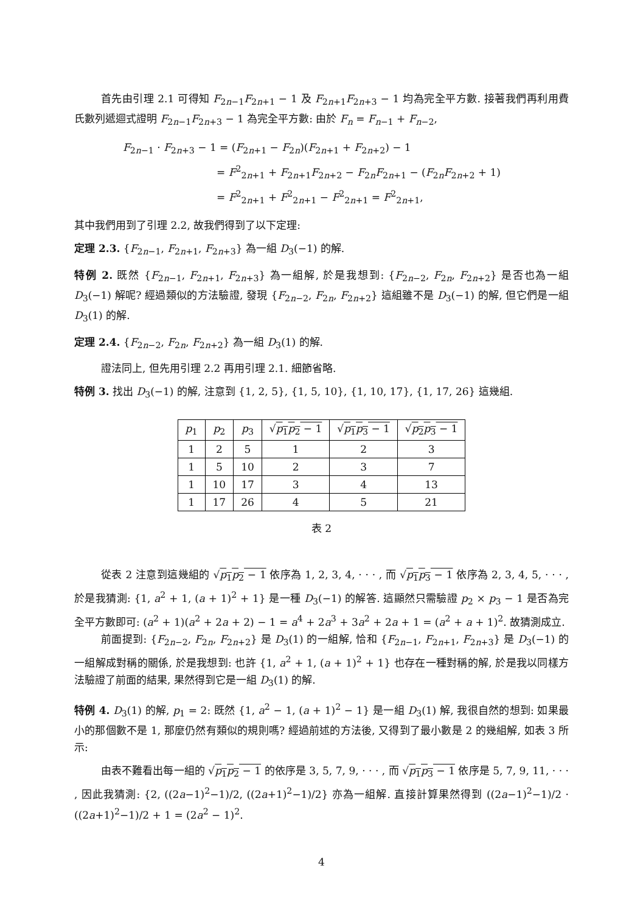首先由引理 2.1 可得知 F<sub>2n−1</sub>F<sub>2n+1</sub> − 1 及 F<sub>2n+1</sub>F<sub>2n+3</sub> − 1 均為完全平方數. 接著我們再利用費氏數列遞迴式證明 F<sub>2n−1</sub>F<sub>2n+3</sub> − 1 為完全平方數: 由於 F<sub>n</sub> = F<sub>n−1</sub> + F<sub>n−2</sub>,
F<sub>2n−1</sub> · F<sub>2n+3</sub> − 1 = (F<sub>2n+1</sub> − F<sub>2n</sub>)(F<sub>2n+1</sub> + F<sub>2n+2</sub>) − 1
= F<sup>2</sup><sub>2n+1</sub> + F<sub>2n+1</sub>F<sub>2n+2</sub> − F<sub>2n</sub>F<sub>2n+1</sub> − (F<sub>2n</sub>F<sub>2n+2</sub> + 1)
= F<sup>2</sup><sub>2n+1</sub> + F<sup>2</sup><sub>2n+1</sub> − F<sup>2</sup><sub>2n+1</sub> = F<sup>2</sup><sub>2n+1</sub>,
其中我們用到了引理 2.2, 故我們得到了以下定理:
定理 2.3. {F<sub>2n−1</sub>, F<sub>2n+1</sub>, F<sub>2n+3</sub>} 為一組 D<sub>3</sub>(−1) 的解.
特例 2. 既然 {F<sub>2n−1</sub>, F<sub>2n+1</sub>, F<sub>2n+3</sub>} 為一組解, 於是我想到: {F<sub>2n−2</sub>, F<sub>2n</sub>, F<sub>2n+2</sub>} 是否也為一組 D<sub>3</sub>(−1) 解呢? 經過類似的方法驗證, 發現 {F<sub>2n−2</sub>, F<sub>2n</sub>, F<sub>2n+2</sub>} 這組雖不是 D<sub>3</sub>(−1) 的解, 但它們是一組 D<sub>3</sub>(1) 的解.
定理 2.4. {F<sub>2n−2</sub>, F<sub>2n</sub>, F<sub>2n+2</sub>} 為一組 D<sub>3</sub>(1) 的解.
證法同上, 但先用引理 2.2 再用引理 2.1. 細節省略.
特例 3. 找出 D<sub>3</sub>(−1) 的解, 注意到 {1, 2, 5}, {1, 5, 10}, {1, 10, 17}, {1, 17, 26} 這幾組.
| p<sub>1</sub> | p<sub>2</sub> | p<sub>3</sub> | √ p<sub>1</sub> p<sub>2</sub> − 1 | √ p<sub>1</sub> p<sub>3</sub> − 1 | √ p<sub>2</sub> p<sub>3</sub> − 1 |
| --- | --- | --- | --- | --- | --- |
| 1 | 2 | 5 | 1 | 2 | 3 |
| 1 | 5 | 10 | 2 | 3 | 7 |
| 1 | 10 | 17 | 3 | 4 | 13 |
| 1 | 17 | 26 | 4 | 5 | 21 |
表 2
從表 2 注意到這幾組的 √p<sub>1</sub>p<sub>2</sub> − 1 依序為 1, 2, 3, 4, · · · , 而 √p<sub>1</sub>p<sub>3</sub> − 1 依序為 2, 3, 4, 5, · · · , 於是我猜測: {1, a<sup>2</sup> + 1, (a + 1)<sup>2</sup> + 1} 是一種 D<sub>3</sub>(−1) 的解答. 這顯然只需驗證 p<sub>2</sub> × p<sub>3</sub> − 1 是否為完全平方數即可: (a<sup>2</sup> + 1)(a<sup>2</sup> + 2a + 2) − 1 = a<sup>4</sup> + 2a<sup>3</sup> + 3a<sup>2</sup> + 2a + 1 = (a<sup>2</sup> + a + 1)<sup>2</sup>. 故猜測成立.
前面提到: {F<sub>2n−2</sub>, F<sub>2n</sub>, F<sub>2n+2</sub>} 是 D<sub>3</sub>(1) 的一組解, 恰和 {F<sub>2n−1</sub>, F<sub>2n+1</sub>, F<sub>2n+3</sub>} 是 D<sub>3</sub>(−1) 的一組解成對稱的關係, 於是我想到: 也許 {1, a<sup>2</sup> + 1, (a + 1)<sup>2</sup> + 1} 也存在一種對稱的解, 於是我以同樣方法驗證了前面的結果, 果然得到它是一組 D<sub>3</sub>(1) 的解.
特例 4. D<sub>3</sub>(1) 的解, p<sub>1</sub> = 2: 既然 {1, a<sup>2</sup> − 1, (a + 1)<sup>2</sup> − 1} 是一組 D<sub>3</sub>(1) 解, 我很自然的想到: 如果最小的那個數不是 1, 那麼仍然有類似的規則嗎? 經過前述的方法後, 又得到了最小數是 2 的幾組解, 如表 3 所示:
由表不難看出每一組的 √p<sub>1</sub>p<sub>2</sub> − 1 的依序是 3, 5, 7, 9, · · · , 而 √p<sub>1</sub>p<sub>3</sub> − 1 依序是 5, 7, 9, 11, · · · , 因此我猜測: {2, ((2a−1)<sup>2</sup>−1)/2, ((2a+1)<sup>2</sup>−1)/2} 亦為一組解. 直接計算果然得到 ((2a−1)<sup>2</sup>−1)/2 · ((2a+1)<sup>2</sup>−1)/2 + 1 = (2a<sup>2</sup> − 1)<sup>2</sup>.
4